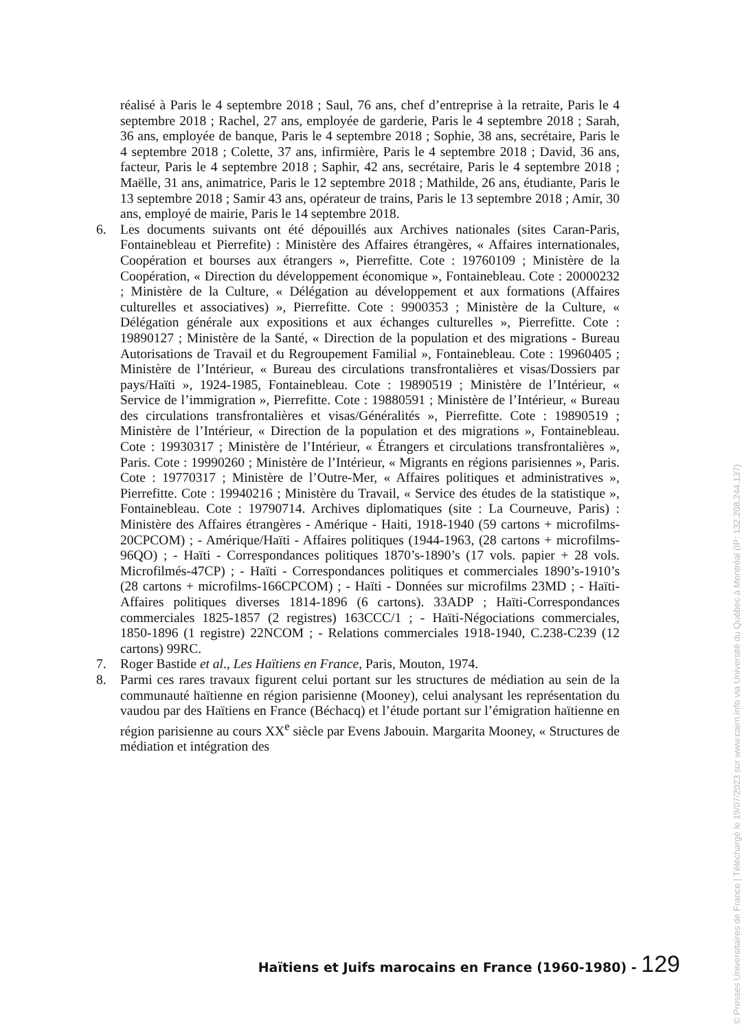réalisé à Paris le 4 septembre 2018 ; Saul, 76 ans, chef d’entreprise à la retraite, Paris le 4 septembre 2018 ; Rachel, 27 ans, employée de garderie, Paris le 4 septembre 2018 ; Sarah, 36 ans, employée de banque, Paris le 4 septembre 2018 ; Sophie, 38 ans, secrétaire, Paris le 4 septembre 2018 ; Colette, 37 ans, infirmière, Paris le 4 septembre 2018 ; David, 36 ans, facteur, Paris le 4 septembre 2018 ; Saphir, 42 ans, secrétaire, Paris le 4 septembre 2018 ; Maëlle, 31 ans, animatrice, Paris le 12 septembre 2018 ; Mathilde, 26 ans, étudiante, Paris le 13 septembre 2018 ; Samir 43 ans, opérateur de trains, Paris le 13 septembre 2018 ; Amir, 30 ans, employé de mairie, Paris le 14 septembre 2018.
6. Les documents suivants ont été dépouillés aux Archives nationales (sites Caran-Paris, Fontainebleau et Pierrefite) : Ministère des Affaires étrangères, « Affaires internationales, Coopération et bourses aux étrangers », Pierrefitte. Cote : 19760109 ; Ministère de la Coopération, « Direction du développement économique », Fontainebleau. Cote : 20000232 ; Ministère de la Culture, « Délégation au développement et aux formations (Affaires culturelles et associatives) », Pierrefitte. Cote : 9900353 ; Ministère de la Culture, « Délégation générale aux expositions et aux échanges culturelles », Pierrefitte. Cote : 19890127 ; Ministère de la Santé, « Direction de la population et des migrations - Bureau Autorisations de Travail et du Regroupement Familial », Fontainebleau. Cote : 19960405 ; Ministère de l’Intérieur, « Bureau des circulations transfrontalières et visas/Dossiers par pays/Haïti », 1924-1985, Fontainebleau. Cote : 19890519 ; Ministère de l’Intérieur, « Service de l’immigration », Pierrefitte. Cote : 19880591 ; Ministère de l’Intérieur, « Bureau des circulations transfrontalières et visas/Généralités », Pierrefitte. Cote : 19890519 ; Ministère de l’Intérieur, « Direction de la population et des migrations », Fontainebleau. Cote : 19930317 ; Ministère de l’Intérieur, « Étrangers et circulations transfrontalières », Paris. Cote : 19990260 ; Ministère de l’Intérieur, « Migrants en régions parisiennes », Paris. Cote : 19770317 ; Ministère de l’Outre-Mer, « Affaires politiques et administratives », Pierrefitte. Cote : 19940216 ; Ministère du Travail, « Service des études de la statistique », Fontainebleau. Cote : 19790714. Archives diplomatiques (site : La Courneuve, Paris) : Ministère des Affaires étrangères - Amérique - Haiti, 1918-1940 (59 cartons + microfilms-20CPCOM) ; - Amérique/Haïti - Affaires politiques (1944-1963, (28 cartons + microfilms- 96QO) ; - Haïti - Correspondances politiques 1870’s-1890’s (17 vols. papier + 28 vols. Microfilmés-47CP) ; - Haïti - Correspondances politiques et commerciales 1890’s-1910’s (28 cartons + microfilms-166CPCOM) ; - Haïti - Données sur microfilms 23MD ; - Haïti-Affaires politiques diverses 1814-1896 (6 cartons). 33ADP ; Haïti-Correspondances commerciales 1825-1857 (2 registres) 163CCC/1 ; - Haïti-Négociations commerciales, 1850-1896 (1 registre) 22NCOM ; - Relations commerciales 1918-1940, C.238-C239 (12 cartons) 99RC.
7. Roger Bastide et al., Les Haïtiens en France, Paris, Mouton, 1974.
8. Parmi ces rares travaux figurent celui portant sur les structures de médiation au sein de la communauté haïtienne en région parisienne (Mooney), celui analysant les représentation du vaudou par des Haïtiens en France (Béchacq) et l’étude portant sur l’émigration haïtienne en région parisienne au cours XX<sup>e</sup> siècle par Evens Jabouin. Margarita Mooney, « Structures de médiation et intégration des
Haïtiens et Juifs marocains en France (1960-1980) - 129
© Presses Universitaires de France | Téléchargé le 19/07/2023 sur www.cairn.info via Université du Québec à Montréal (IP: 132.208.244.137)